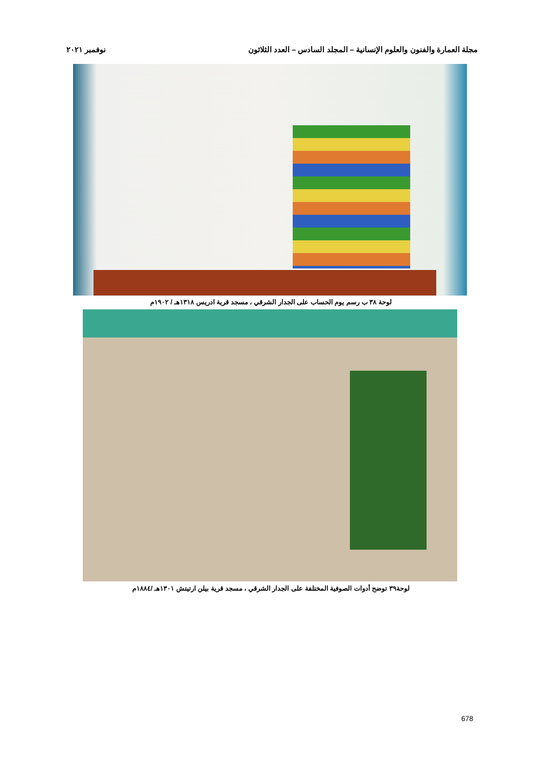مجلة العمارة والفنون والعلوم الإنسانية – المجلد السادس – العدد الثلاثون نوفمبر ٢٠٢١
لوحة ٣٨ ب رسم يوم الحساب على الجدار الشرقي ، مسجد قرية ادريس ١٣١٨هـ / ١٩٠٢م
لوحة٣٩ توضح أدوات الصوفية المختلفة على الجدار الشرقي ، مسجد قرية بيلن ارتيتش ١٣٠١هـ /١٨٨٤م
678